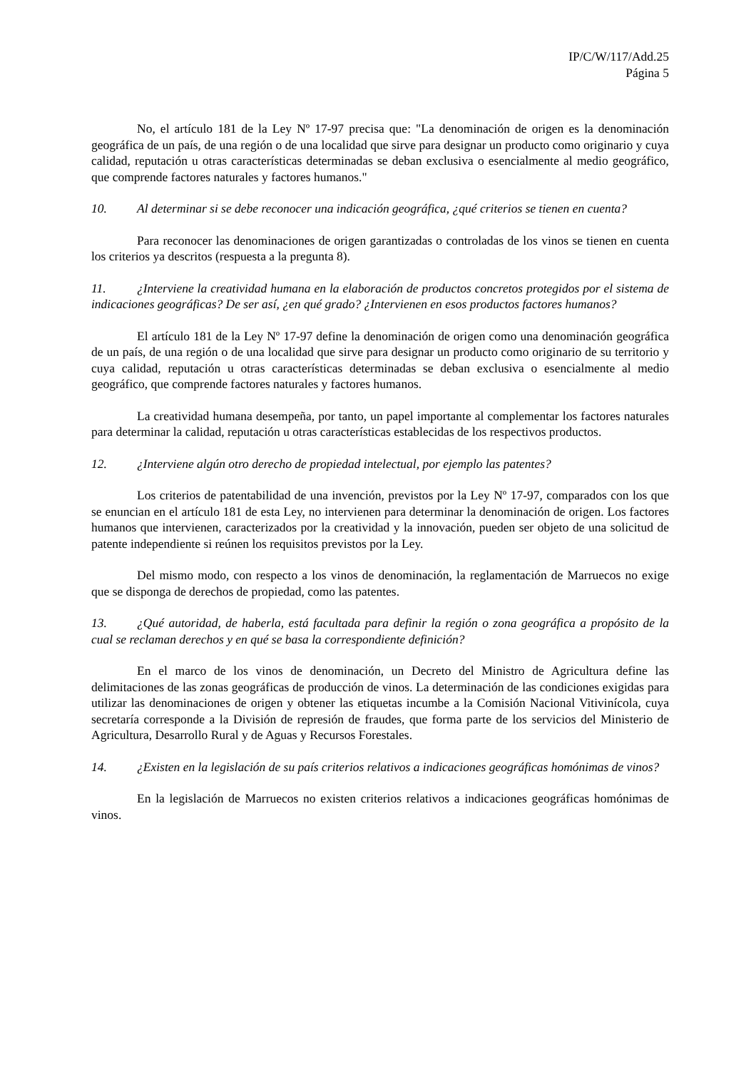IP/C/W/117/Add.25
Página 5
No, el artículo 181 de la Ley Nº 17-97 precisa que: "La denominación de origen es la denominación geográfica de un país, de una región o de una localidad que sirve para designar un producto como originario y cuya calidad, reputación u otras características determinadas se deban exclusiva o esencialmente al medio geográfico, que comprende factores naturales y factores humanos."
10. Al determinar si se debe reconocer una indicación geográfica, ¿qué criterios se tienen en cuenta?
Para reconocer las denominaciones de origen garantizadas o controladas de los vinos se tienen en cuenta los criterios ya descritos (respuesta a la pregunta 8).
11. ¿Interviene la creatividad humana en la elaboración de productos concretos protegidos por el sistema de indicaciones geográficas? De ser así, ¿en qué grado? ¿Intervienen en esos productos factores humanos?
El artículo 181 de la Ley Nº 17-97 define la denominación de origen como una denominación geográfica de un país, de una región o de una localidad que sirve para designar un producto como originario de su territorio y cuya calidad, reputación u otras características determinadas se deban exclusiva o esencialmente al medio geográfico, que comprende factores naturales y factores humanos.
La creatividad humana desempeña, por tanto, un papel importante al complementar los factores naturales para determinar la calidad, reputación u otras características establecidas de los respectivos productos.
12. ¿Interviene algún otro derecho de propiedad intelectual, por ejemplo las patentes?
Los criterios de patentabilidad de una invención, previstos por la Ley Nº 17-97, comparados con los que se enuncian en el artículo 181 de esta Ley, no intervienen para determinar la denominación de origen. Los factores humanos que intervienen, caracterizados por la creatividad y la innovación, pueden ser objeto de una solicitud de patente independiente si reúnen los requisitos previstos por la Ley.
Del mismo modo, con respecto a los vinos de denominación, la reglamentación de Marruecos no exige que se disponga de derechos de propiedad, como las patentes.
13. ¿Qué autoridad, de haberla, está facultada para definir la región o zona geográfica a propósito de la cual se reclaman derechos y en qué se basa la correspondiente definición?
En el marco de los vinos de denominación, un Decreto del Ministro de Agricultura define las delimitaciones de las zonas geográficas de producción de vinos. La determinación de las condiciones exigidas para utilizar las denominaciones de origen y obtener las etiquetas incumbe a la Comisión Nacional Vitivinícola, cuya secretaría corresponde a la División de represión de fraudes, que forma parte de los servicios del Ministerio de Agricultura, Desarrollo Rural y de Aguas y Recursos Forestales.
14. ¿Existen en la legislación de su país criterios relativos a indicaciones geográficas homónimas de vinos?
En la legislación de Marruecos no existen criterios relativos a indicaciones geográficas homónimas de vinos.